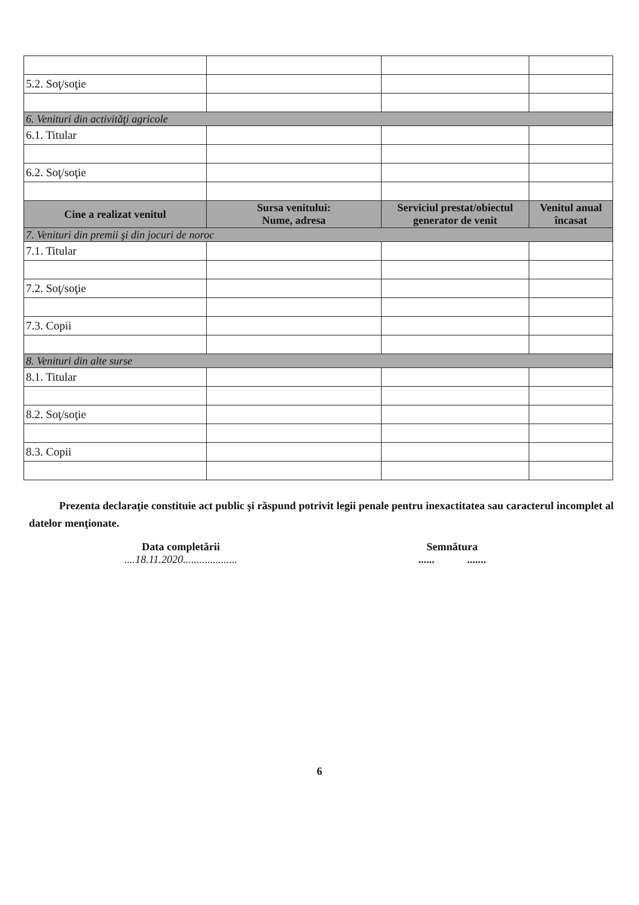| 5.2. Soţ/soţie | | | |
| 6. Venituri din activităţi agricole | | | |
| 6.1. Titular | | | |
| 6.2. Soţ/soţie | | | |
| Cine a realizat venitul | Sursa venitului: Nume, adresa | Serviciul prestat/obiectul generator de venit | Venitul anual încasat |
| 7. Venituri din premii şi din jocuri de noroc | | | |
| 7.1. Titular | | | |
| 7.2. Soţ/soţie | | | |
| 7.3. Copii | | | |
| 8. Venituri din alte surse | | | |
| 8.1. Titular | | | |
| 8.2. Soţ/soţie | | | |
| 8.3. Copii | | | |
Prezenta declaraţie constituie act public şi răspund potrivit legii penale pentru inexactitatea sau caracterul incomplet al datelor menţionate.
Data completării
....18.11.2020....................
Semnătura
...... .......
6